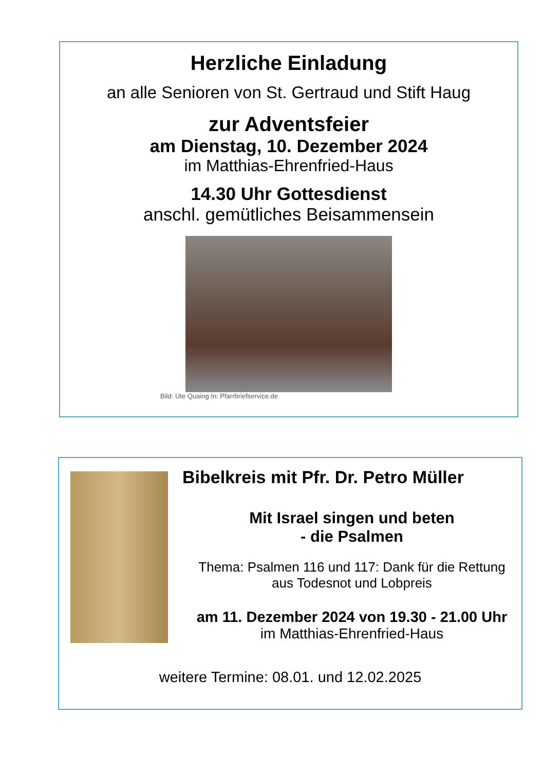Herzliche Einladung
an alle Senioren von St. Gertraud und Stift Haug
zur Adventsfeier
am Dienstag, 10. Dezember 2024
im Matthias-Ehrenfried-Haus
14.30 Uhr Gottesdienst
anschl. gemütliches Beisammensein
Bild: Ute Quaing In: Pfarrbriefservice.de
Bibelkreis mit Pfr. Dr. Petro Müller
Mit Israel singen und beten
- die Psalmen
Thema: Psalmen 116 und 117: Dank für die Rettung
aus Todesnot und Lobpreis
am 11. Dezember 2024 von 19.30 - 21.00 Uhr
im Matthias-Ehrenfried-Haus
weitere Termine: 08.01. und 12.02.2025